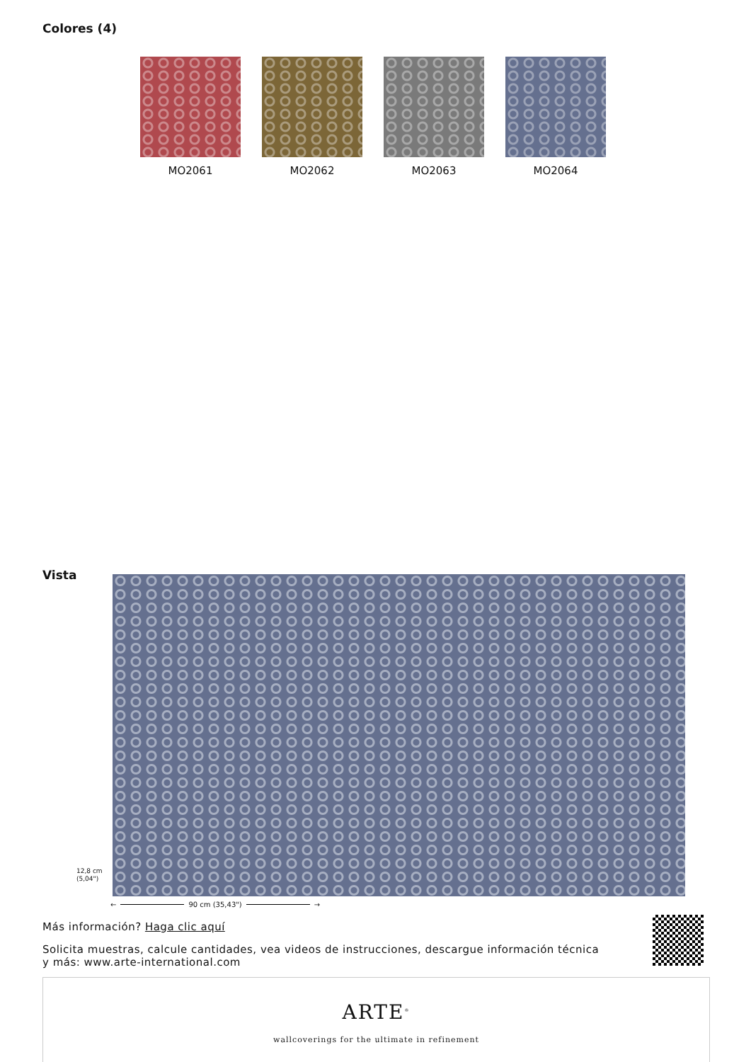Colores (4)
MO2061 MO2062 MO2063 MO2064
Vista
12,8 cm (5,04")
← 90 cm (35,43") →
Más información? Haga clic aquí
Solicita muestras, calcule cantidades, vea videos de instrucciones, descargue información técnica y más: www.arte-international.com
ARTE<sup>®</sup>
wallcoverings for the ultimate in refinement